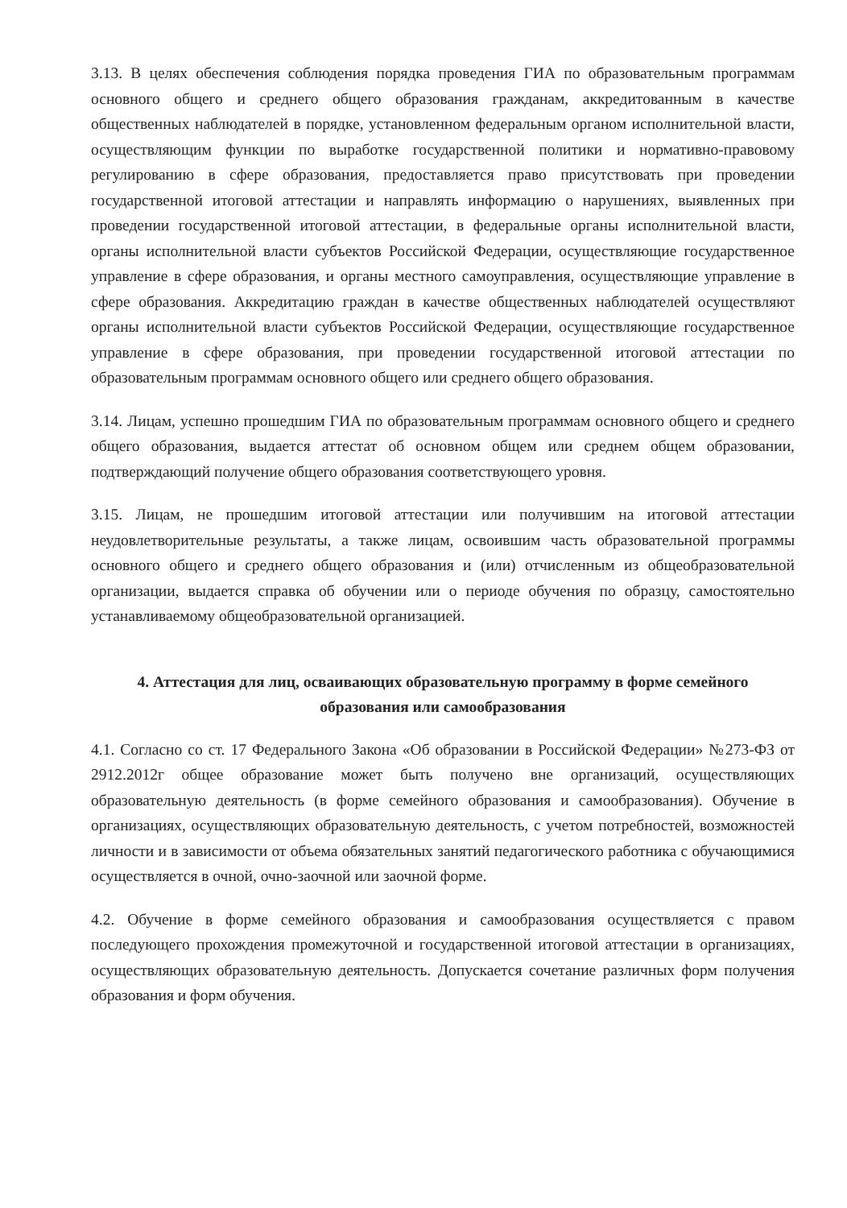3.13. В целях обеспечения соблюдения порядка проведения ГИА по образовательным программам основного общего и среднего общего образования гражданам, аккредитованным в качестве общественных наблюдателей в порядке, установленном федеральным органом исполнительной власти, осуществляющим функции по выработке государственной политики и нормативно-правовому регулированию в сфере образования, предоставляется право присутствовать при проведении государственной итоговой аттестации и направлять информацию о нарушениях, выявленных при проведении государственной итоговой аттестации, в федеральные органы исполнительной власти, органы исполнительной власти субъектов Российской Федерации, осуществляющие государственное управление в сфере образования, и органы местного самоуправления, осуществляющие управление в сфере образования. Аккредитацию граждан в качестве общественных наблюдателей осуществляют органы исполнительной власти субъектов Российской Федерации, осуществляющие государственное управление в сфере образования, при проведении государственной итоговой аттестации по образовательным программам основного общего или среднего общего образования.
3.14. Лицам, успешно прошедшим ГИА по образовательным программам основного общего и среднего общего образования, выдается аттестат об основном общем или среднем общем образовании, подтверждающий получение общего образования соответствующего уровня.
3.15. Лицам, не прошедшим итоговой аттестации или получившим на итоговой аттестации неудовлетворительные результаты, а также лицам, освоившим часть образовательной программы основного общего и среднего общего образования и (или) отчисленным из общеобразовательной организации, выдается справка об обучении или о периоде обучения по образцу, самостоятельно устанавливаемому общеобразовательной организацией.
4. Аттестация для лиц, осваивающих образовательную программу в форме семейного образования или самообразования
4.1. Согласно со ст. 17 Федерального Закона «Об образовании в Российской Федерации» №273-ФЗ от 2912.2012г общее образование может быть получено вне организаций, осуществляющих образовательную деятельность (в форме семейного образования и самообразования). Обучение в организациях, осуществляющих образовательную деятельность, с учетом потребностей, возможностей личности и в зависимости от объема обязательных занятий педагогического работника с обучающимися осуществляется в очной, очно-заочной или заочной форме.
4.2. Обучение в форме семейного образования и самообразования осуществляется с правом последующего прохождения промежуточной и государственной итоговой аттестации в организациях, осуществляющих образовательную деятельность. Допускается сочетание различных форм получения образования и форм обучения.